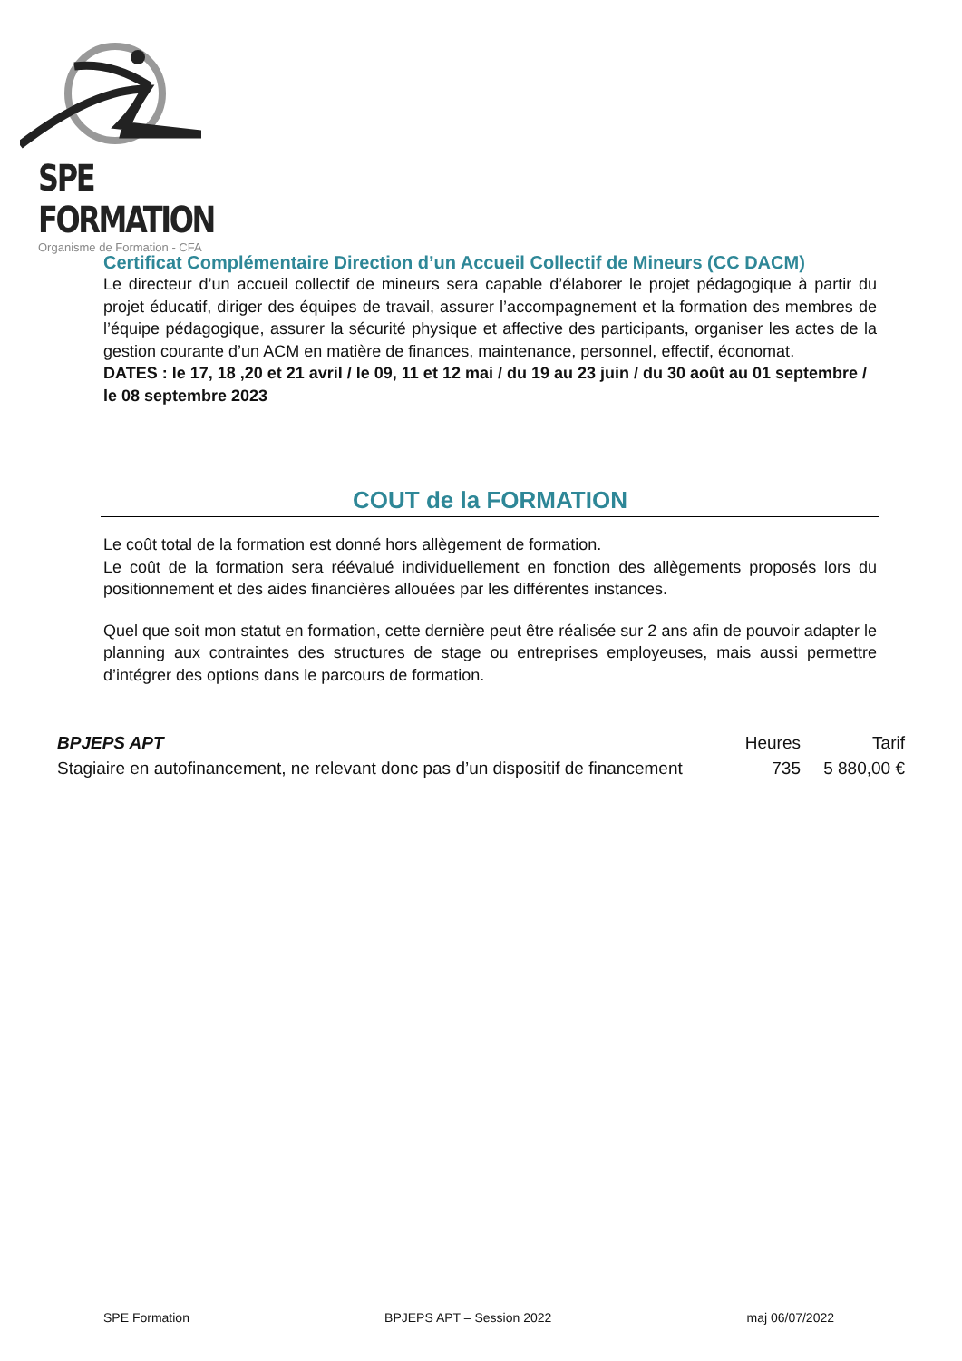SPE FORMATION
Organisme de Formation - CFA
Certificat Complémentaire Direction d’un Accueil Collectif de Mineurs (CC DACM)
Le directeur d’un accueil collectif de mineurs sera capable d’élaborer le projet pédagogique à partir du projet éducatif, diriger des équipes de travail, assurer l’accompagnement et la formation des membres de l’équipe pédagogique, assurer la sécurité physique et affective des participants, organiser les actes de la gestion courante d’un ACM en matière de finances, maintenance, personnel, effectif, économat.
DATES : le 17, 18 ,20 et 21 avril / le 09, 11 et 12 mai / du 19 au 23 juin / du 30 août au 01 septembre / le 08 septembre 2023
COUT de la FORMATION
Le coût total de la formation est donné hors allègement de formation.
Le coût de la formation sera réévalué individuellement en fonction des allègements proposés lors du positionnement et des aides financières allouées par les différentes instances.
Quel que soit mon statut en formation, cette dernière peut être réalisée sur 2 ans afin de pouvoir adapter le planning aux contraintes des structures de stage ou entreprises employeuses, mais aussi permettre d’intégrer des options dans le parcours de formation.
| BPJEPS APT | Heures | Tarif |
| --- | --- | --- |
| Stagiaire en autofinancement, ne relevant donc pas d’un dispositif de financement | 735 | 5 880,00 € |
SPE Formation BPJEPS APT – Session 2022 maj 06/07/2022